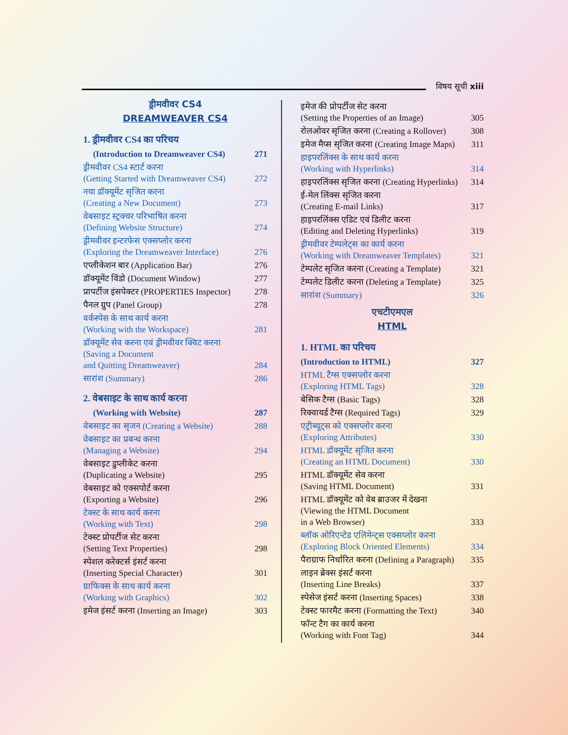विषय सूची xiii
ड्रीमवीवर CS4
DREAMWEAVER CS4
1. ड्रीमवीवर CS4 का परिचय
(Introduction to Dreamweaver CS4) 271
ड्रीमवीवर CS4 स्टार्ट करना
(Getting Started with Dreamweaver CS4) 272
नया डॉक्यूमेंट सृजित करना
(Creating a New Document) 273
वेबसाइट स्ट्रक्चर परिभाषित करना
(Defining Website Structure) 274
ड्रीमवीवर इन्टरफेस एक्सप्लोर करना
(Exploring the Dreamweaver Interface) 276
एप्लीकेशन बार (Application Bar) 276
डॉक्यूमेंट विंडो (Document Window) 277
प्रापर्टीज इंसपेक्टर (PROPERTIES Inspector) 278
पैनल ग्रुप (Panel Group) 278
वर्कस्पेस के साथ कार्य करना
(Working with the Workspace) 281
डॉक्यूमेंट सेव करना एवं ड्रीमवीवर क्विट करना
(Saving a Document
and Quitting Dreamweaver) 284
सारांश (Summary) 286
2. वेबसाइट के साथ कार्य करना
(Working with Website) 287
वेबसाइट का सृजन (Creating a Website) 288
वेबसाइट का प्रबन्ध करना
(Managing a Website) 294
वेबसाइट डुप्लीकेट करना
(Duplicating a Website) 295
वेबसाइट को एक्सपोर्ट करना
(Exporting a Website) 296
टेक्स्ट के साथ कार्य करना
(Working with Text) 298
टेक्स्ट प्रोपर्टीज सेट करना
(Setting Text Properties) 298
स्पेशल करेक्टर्स इंसर्ट करना
(Inserting Special Character) 301
ग्राफिक्स के साथ कार्य करना
(Working with Graphics) 302
इमेज इंसर्ट करना (Inserting an Image) 303
इमेज की प्रोपर्टीज सेट करना
(Setting the Properties of an Image) 305
रोलओवर सृजित करना (Creating a Rollover) 308
इमेज मैप्स सृजित करना (Creating Image Maps) 311
हाइपरलिंक्स के साथ कार्य करना
(Working with Hyperlinks) 314
हाइपरलिंक्स सृजित करना (Creating Hyperlinks) 314
ई-मेल लिंक्स सृजित करना
(Creating E-mail Links) 317
हाइपरलिंक्स एडिट एवं डिलीट करना
(Editing and Deleting Hyperlinks) 319
ड्रीमवीवर टेम्पलेट्स का कार्य करना
(Working with Dreamweaver Templates) 321
टेम्पलेट सृजित करना (Creating a Template) 321
टेम्पलेट डिलीट करना (Deleting a Template) 325
सारांश (Summary) 326
एचटीएमएल
HTML
1. HTML का परिचय
(Introduction to HTML) 327
HTML टैग्स एक्सप्लोर करना
(Exploring HTML Tags) 328
बेसिक टैग्स (Basic Tags) 328
रिक्वायर्ड टैग्स (Required Tags) 329
एट्रीब्यूट्स को एक्सप्लोर करना
(Exploring Attributes) 330
HTML डॉक्यूमेंट सृजित करना
(Creating an HTML Document) 330
HTML डॉक्यूमेंट सेव करना
(Saving HTML Document) 331
HTML डॉक्यूमेंट को वेब ब्राउजर में देखना
(Viewing the HTML Document
in a Web Browser) 333
ब्लॉक ओरिएन्टेड एलिमेन्ट्स एक्सप्लोर करना
(Exploring Block Oriented Elements) 334
पैराग्राफ निर्धारित करना (Defining a Paragraph) 335
लाइन ब्रेक्स इंसर्ट करना
(Inserting Line Breaks) 337
स्पेसेज इंसर्ट करना (Inserting Spaces) 338
टेक्स्ट फारमैट करना (Formatting the Text) 340
फॉन्ट टैग का कार्य करना
(Working with Font Tag) 344